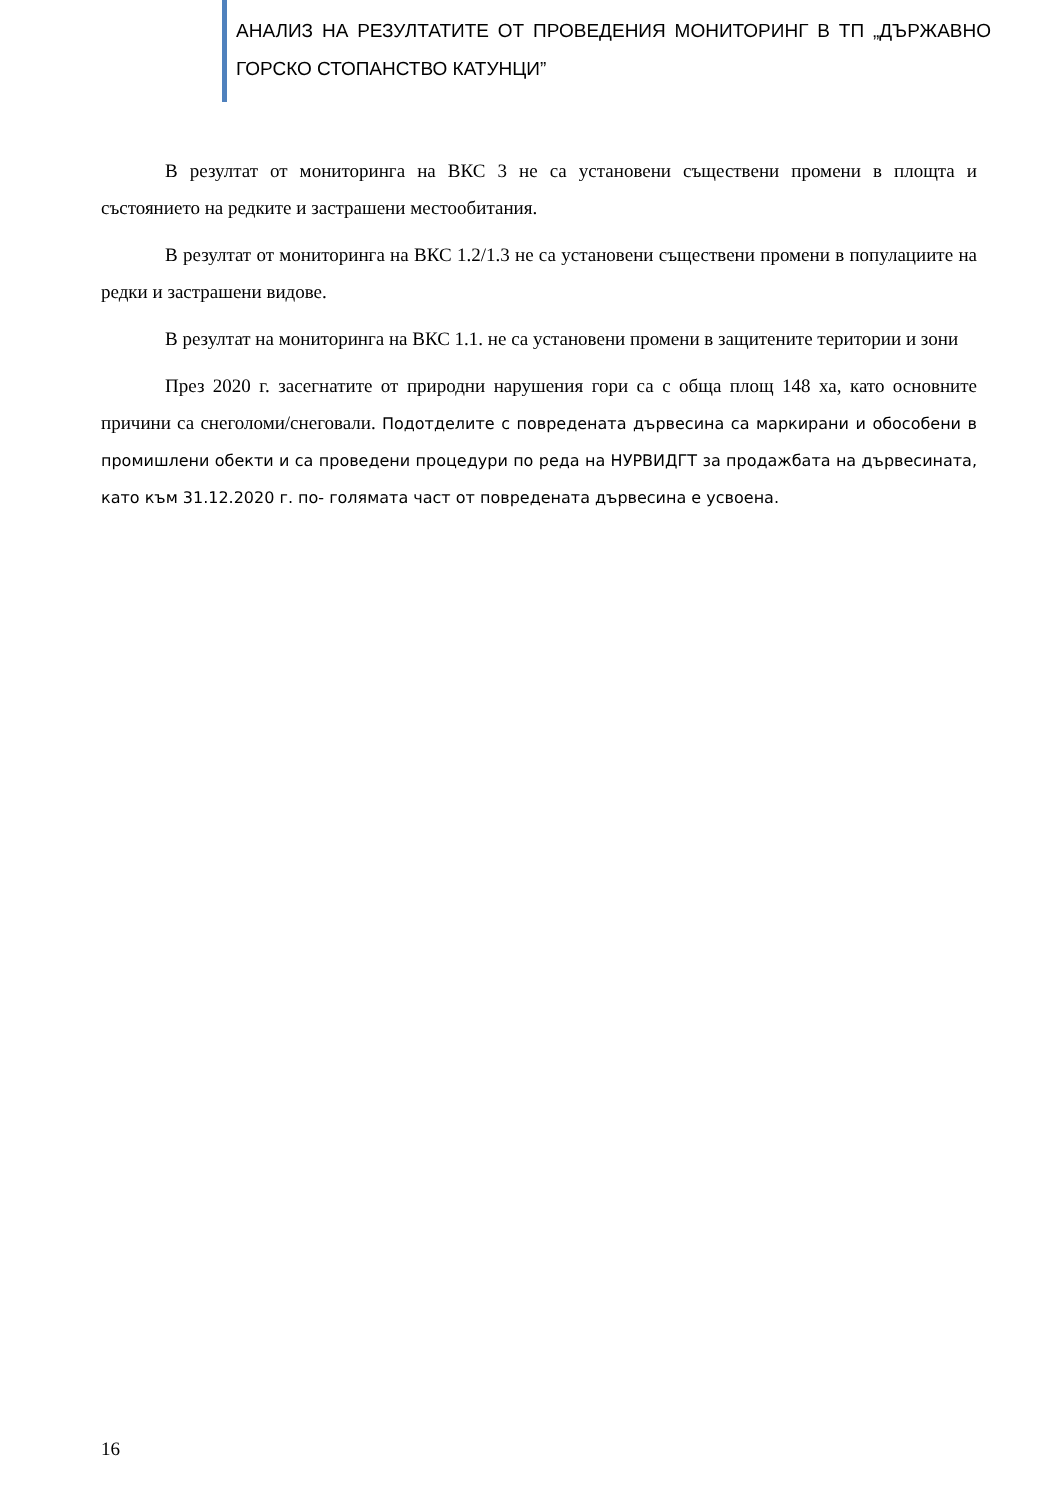АНАЛИЗ НА РЕЗУЛТАТИТЕ ОТ ПРОВЕДЕНИЯ МОНИТОРИНГ В ТП „ДЪРЖАВНО ГОРСКО СТОПАНСТВО КАТУНЦИ”
В резултат от мониторинга на ВКС 3 не са установени съществени промени в площта и състоянието на редките и застрашени местообитания.
В резултат от мониторинга на ВКС 1.2/1.3 не са установени съществени промени в популациите на редки и застрашени видове.
В резултат на мониторинга на ВКС 1.1. не са установени промени в защитените територии и зони
През 2020 г. засегнатите от природни нарушения гори са с обща площ 148 ха, като основните причини са снеголоми/снеговали. Подотделите с повредената дървесина са маркирани и обособени в промишлени обекти и са проведени процедури по реда на НУРВИДГТ за продажбата на дървесината, като към 31.12.2020 г. по- голямата част от повредената дървесина е усвоена.
16